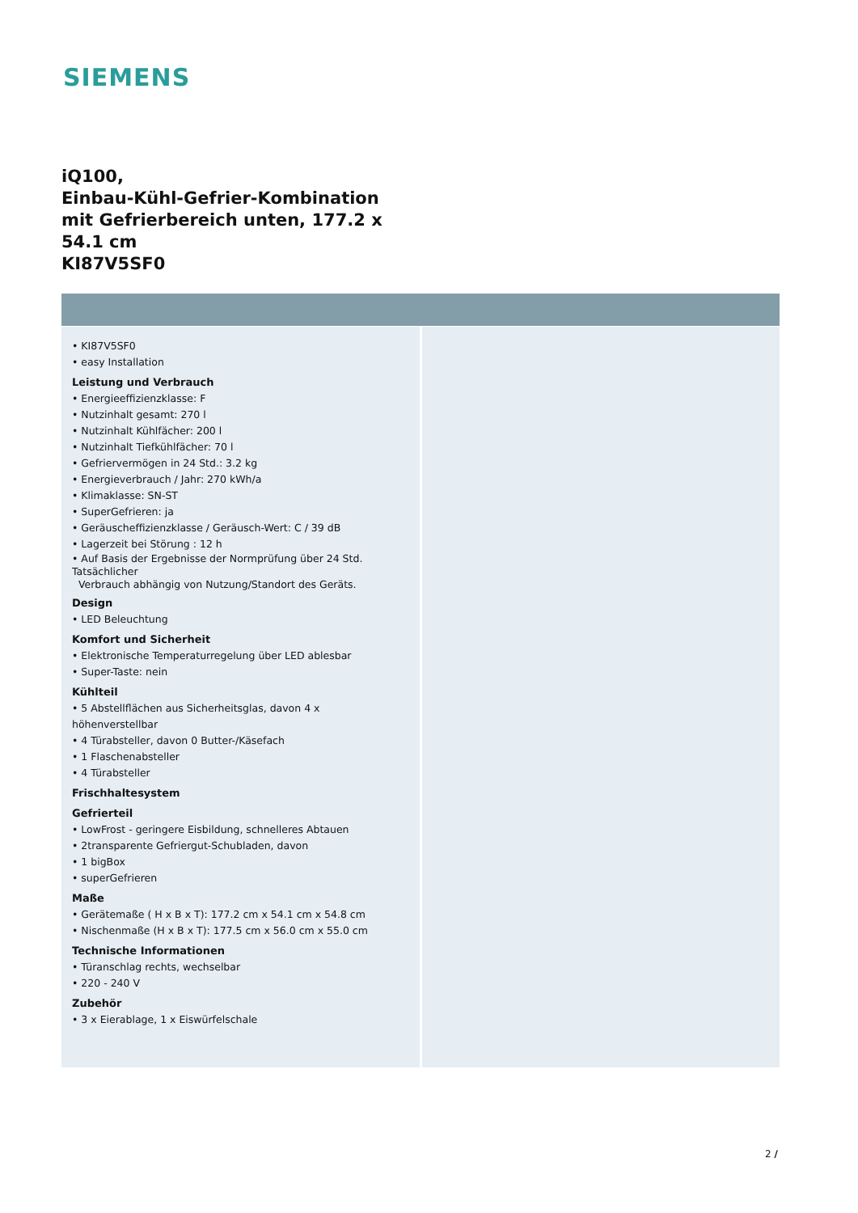SIEMENS
iQ100,
Einbau-Kühl-Gefrier-Kombination
mit Gefrierbereich unten, 177.2 x
54.1 cm
KI87V5SF0
• KI87V5SF0
• easy Installation
Leistung und Verbrauch
• Energieeffizienzklasse: F
• Nutzinhalt gesamt: 270 l
• Nutzinhalt Kühlfächer: 200 l
• Nutzinhalt Tiefkühlfächer: 70 l
• Gefriervermögen in 24 Std.: 3.2 kg
• Energieverbrauch / Jahr: 270 kWh/a
• Klimaklasse: SN-ST
• SuperGefrieren: ja
• Geräuscheffizienzklasse / Geräusch-Wert: C / 39 dB
• Lagerzeit bei Störung : 12 h
• Auf Basis der Ergebnisse der Normprüfung über 24 Std. Tatsächlicher
Verbrauch abhängig von Nutzung/Standort des Geräts.
Design
• LED Beleuchtung
Komfort und Sicherheit
• Elektronische Temperaturregelung über LED ablesbar
• Super-Taste: nein
Kühlteil
• 5 Abstellflächen aus Sicherheitsglas, davon 4 x höhenverstellbar
• 4 Türabsteller, davon 0 Butter-/Käsefach
• 1 Flaschenabsteller
• 4 Türabsteller
Frischhaltesystem
Gefrierteil
• LowFrost - geringere Eisbildung, schnelleres Abtauen
• 2transparente Gefriergut-Schubladen, davon
• 1 bigBox
• superGefrieren
Maße
• Gerätemaße ( H x B x T): 177.2 cm x 54.1 cm x 54.8 cm
• Nischenmaße (H x B x T): 177.5 cm x 56.0 cm x 55.0 cm
Technische Informationen
• Türanschlag rechts, wechselbar
• 220 - 240 V
Zubehör
• 3 x Eierablage, 1 x Eiswürfelschale
2 /